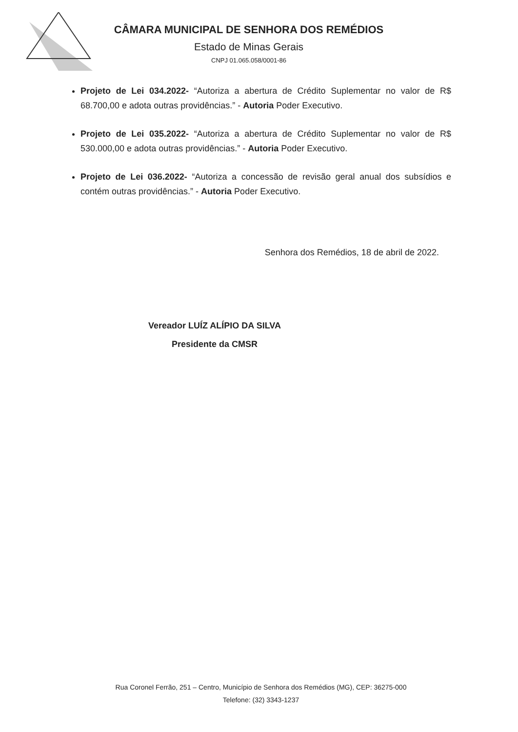CÂMARA MUNICIPAL DE SENHORA DOS REMÉDIOS
Estado de Minas Gerais
CNPJ 01.065.058/0001-86
Projeto de Lei 034.2022- “Autoriza a abertura de Crédito Suplementar no valor de R$ 68.700,00 e adota outras providências.” - Autoria Poder Executivo.
Projeto de Lei 035.2022- “Autoriza a abertura de Crédito Suplementar no valor de R$ 530.000,00 e adota outras providências.” - Autoria Poder Executivo.
Projeto de Lei 036.2022- “Autoriza a concessão de revisão geral anual dos subsídios e contém outras providências.” - Autoria Poder Executivo.
Senhora dos Remédios, 18 de abril de 2022.
Vereador LUÍZ ALÍPIO DA SILVA
Presidente da CMSR
Rua Coronel Ferrão, 251 – Centro, Município de Senhora dos Remédios (MG), CEP: 36275-000
Telefone: (32) 3343-1237